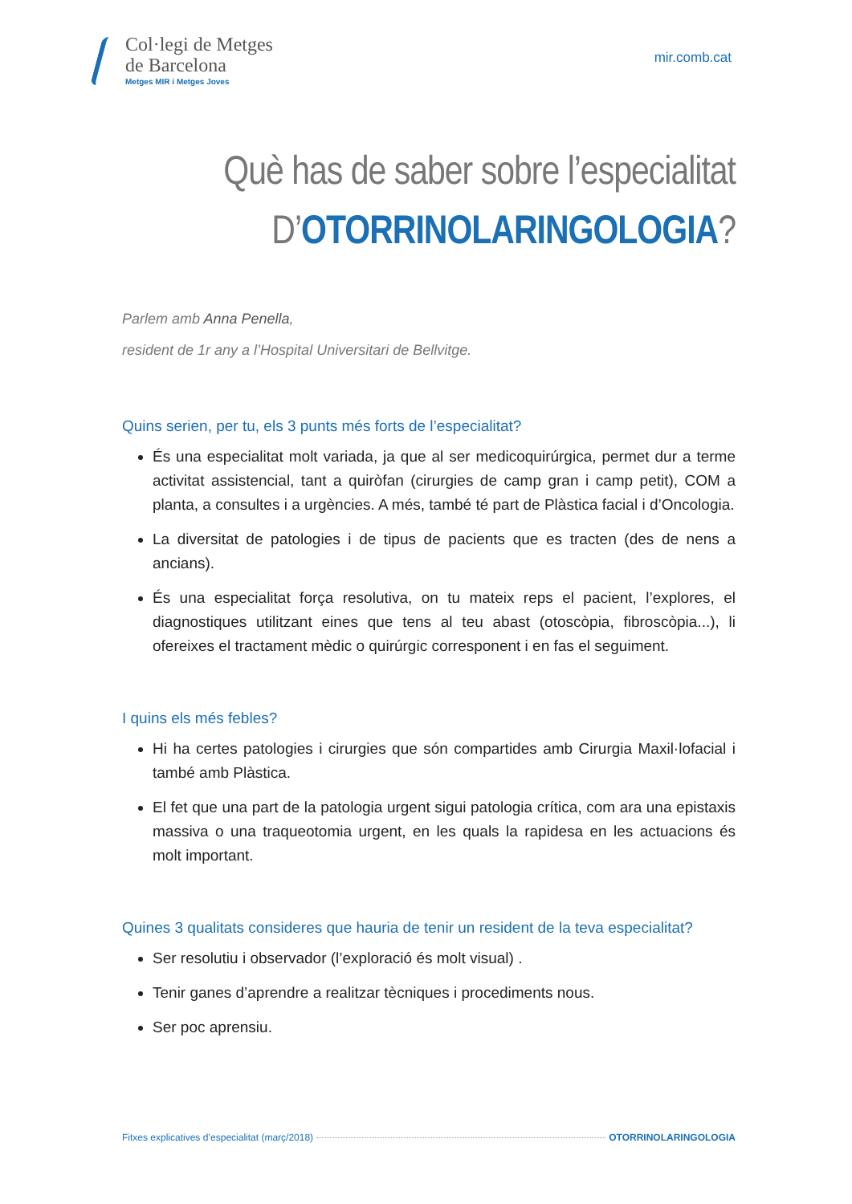Col·legi de Metges
de Barcelona
Metges MIR i Metges Joves
mir.comb.cat
Què has de saber sobre l’especialitat
D’OTORRINOLARINGOLOGIA?
Parlem amb Anna Penella,
resident de 1r any a l’Hospital Universitari de Bellvitge.
Quins serien, per tu, els 3 punts més forts de l’especialitat?
És una especialitat molt variada, ja que al ser medicoquirúrgica, permet dur a terme activitat assistencial, tant a quiròfan (cirurgies de camp gran i camp petit), COM a planta, a consultes i a urgències. A més, també té part de Plàstica facial i d’Oncologia.
La diversitat de patologies i de tipus de pacients que es tracten (des de nens a ancians).
És una especialitat força resolutiva, on tu mateix reps el pacient, l’explores, el diagnostiques utilitzant eines que tens al teu abast (otoscòpia, fibroscòpia...), li ofereixes el tractament mèdic o quirúrgic corresponent i en fas el seguiment.
I quins els més febles?
Hi ha certes patologies i cirurgies que són compartides amb Cirurgia Maxil·lofacial i també amb Plàstica.
El fet que una part de la patologia urgent sigui patologia crítica, com ara una epistaxis massiva o una traqueotomia urgent, en les quals la rapidesa en les actuacions és molt important.
Quines 3 qualitats consideres que hauria de tenir un resident de la teva especialitat?
Ser resolutiu i observador (l’exploració és molt visual) .
Tenir ganes d’aprendre a realitzar tècniques i procediments nous.
Ser poc aprensiu.
Fitxes explicatives d’especialitat (març/2018) OTORRINOLARINGOLOGIA